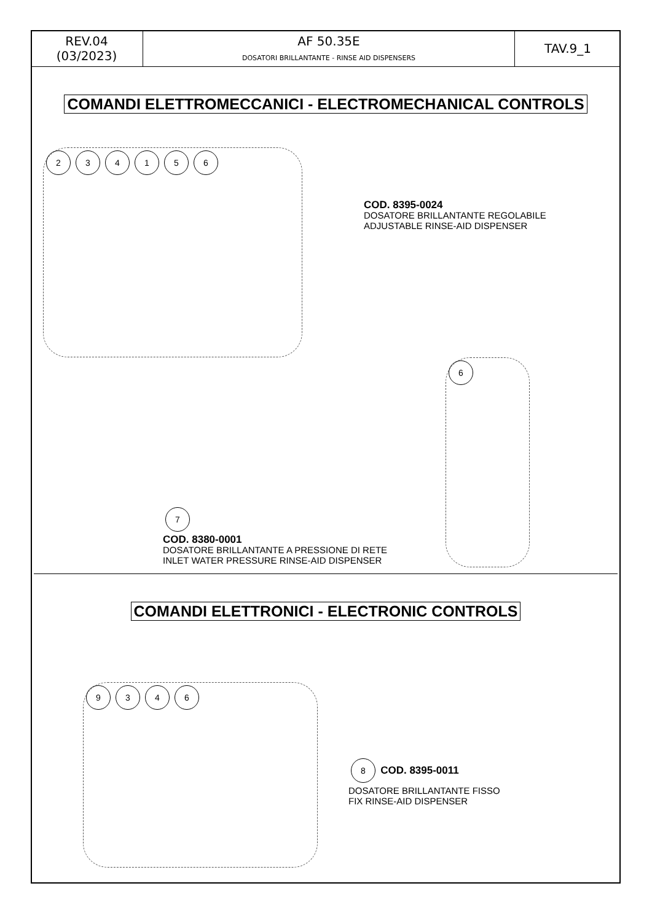| REV.04 (03/2023) | AF 50.35E DOSATORI BRILLANTANTE - RINSE AID DISPENSERS | TAV.9_1 |
COMANDI ELETTROMECCANICI - ELECTROMECHANICAL CONTROLS
234156
COD. 8395-0024
DOSATORE BRILLANTANTE REGOLABILE
ADJUSTABLE RINSE-AID DISPENSER
7
COD. 8380-0001
DOSATORE BRILLANTANTE A PRESSIONE DI RETE
INLET WATER PRESSURE RINSE-AID DISPENSER
6
COMANDI ELETTRONICI - ELECTRONIC CONTROLS
9346
8 COD. 8395-0011
DOSATORE BRILLANTANTE FISSO
FIX RINSE-AID DISPENSER